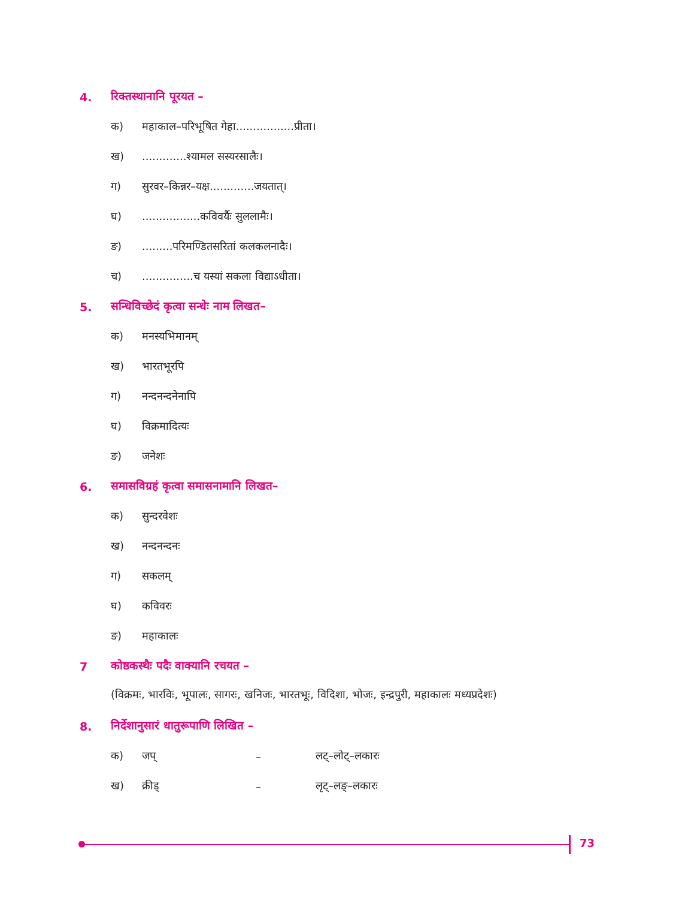4. रिक्तस्थानानि पूरयत –
क) महाकाल–परिभूषित गेहा.................प्रीता।
ख).............श्यामल सस्यरसालैः।
ग) सुरवर–किन्नर–यक्ष.............जयतात्।
घ).................कविवर्यैः सुललामैः।
ङ).........परिमण्डितसरितां कलकलनादैः।
च)...............च यस्यां सकला विद्याऽधीता।
5. सन्धिविच्छेदं कृत्वा सन्धेः नाम लिखत–
क) मनस्यभिमानम्
ख) भारतभूरपि
ग) नन्दनन्दनेनापि
घ) विक्रमादित्यः
ङ) जनेशः
6. समासविग्रहं कृत्वा समासनामानि लिखत–
क) सुन्दरवेशः
ख) नन्दनन्दनः
ग) सकलम्
घ) कविवरः
ङ) महाकालः
7 कोष्ठकस्थैः पदैः वाक्यानि रचयत –
(विक्रमः, भारविः, भूपालः, सागरः, खनिजः, भारतभूः, विदिशा, भोजः, इन्द्रपुरी, महाकालः मध्यप्रदेशः)
8. निर्देशानुसारं धातुरूपाणि लिखित –
क) जप् – लट्–लोट्–लकारः
ख) क्रीड् – लृट्–लङ्–लकारः
73